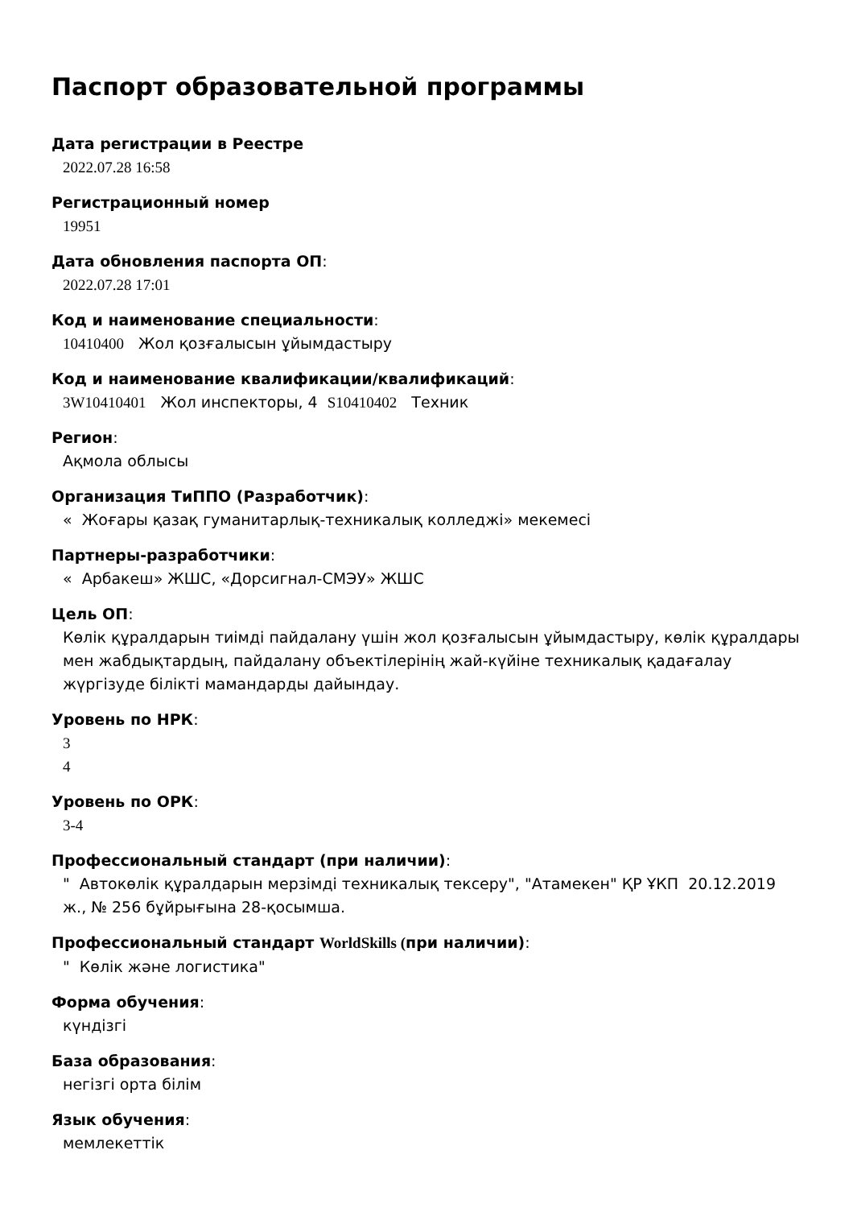Паспорт образовательной программы
Дата регистрации в Реестре
2022.07.28 16:58
Регистрационный номер
19951
Дата обновления паспорта ОП:
2022.07.28 17:01
Код и наименование специальности:
10410400 Жол қозғалысын ұйымдастыру
Код и наименование квалификации/квалификаций:
3W10410401 Жол инспекторы, 4 S10410402 Техник
Регион:
Ақмола облысы
Организация ТиППО (Разработчик):
« Жоғары қазақ гуманитарлық-техникалық колледжі» мекемесі
Партнеры-разработчики:
« Арбакеш» ЖШС, «Дорсигнал-СМЭУ» ЖШС
Цель ОП:
Көлік құралдарын тиімді пайдалану үшін жол қозғалысын ұйымдастыру, көлік құралдары мен жабдықтардың, пайдалану объектілерінің жай-күйіне техникалық қадағалау жүргізуде білікті мамандарды дайындау.
Уровень по НРК:
3
4
Уровень по ОРК:
3-4
Профессиональный стандарт (при наличии):
" Автокөлік құралдарын мерзімді техникалық тексеру", "Атамекен" ҚР ҰКП 20.12.2019 ж., № 256 бұйрығына 28-қосымша.
Профессиональный стандарт WorldSkills (при наличии):
" Көлік және логистика"
Форма обучения:
күндізгі
База образования:
негізгі орта білім
Язык обучения:
мемлекеттік